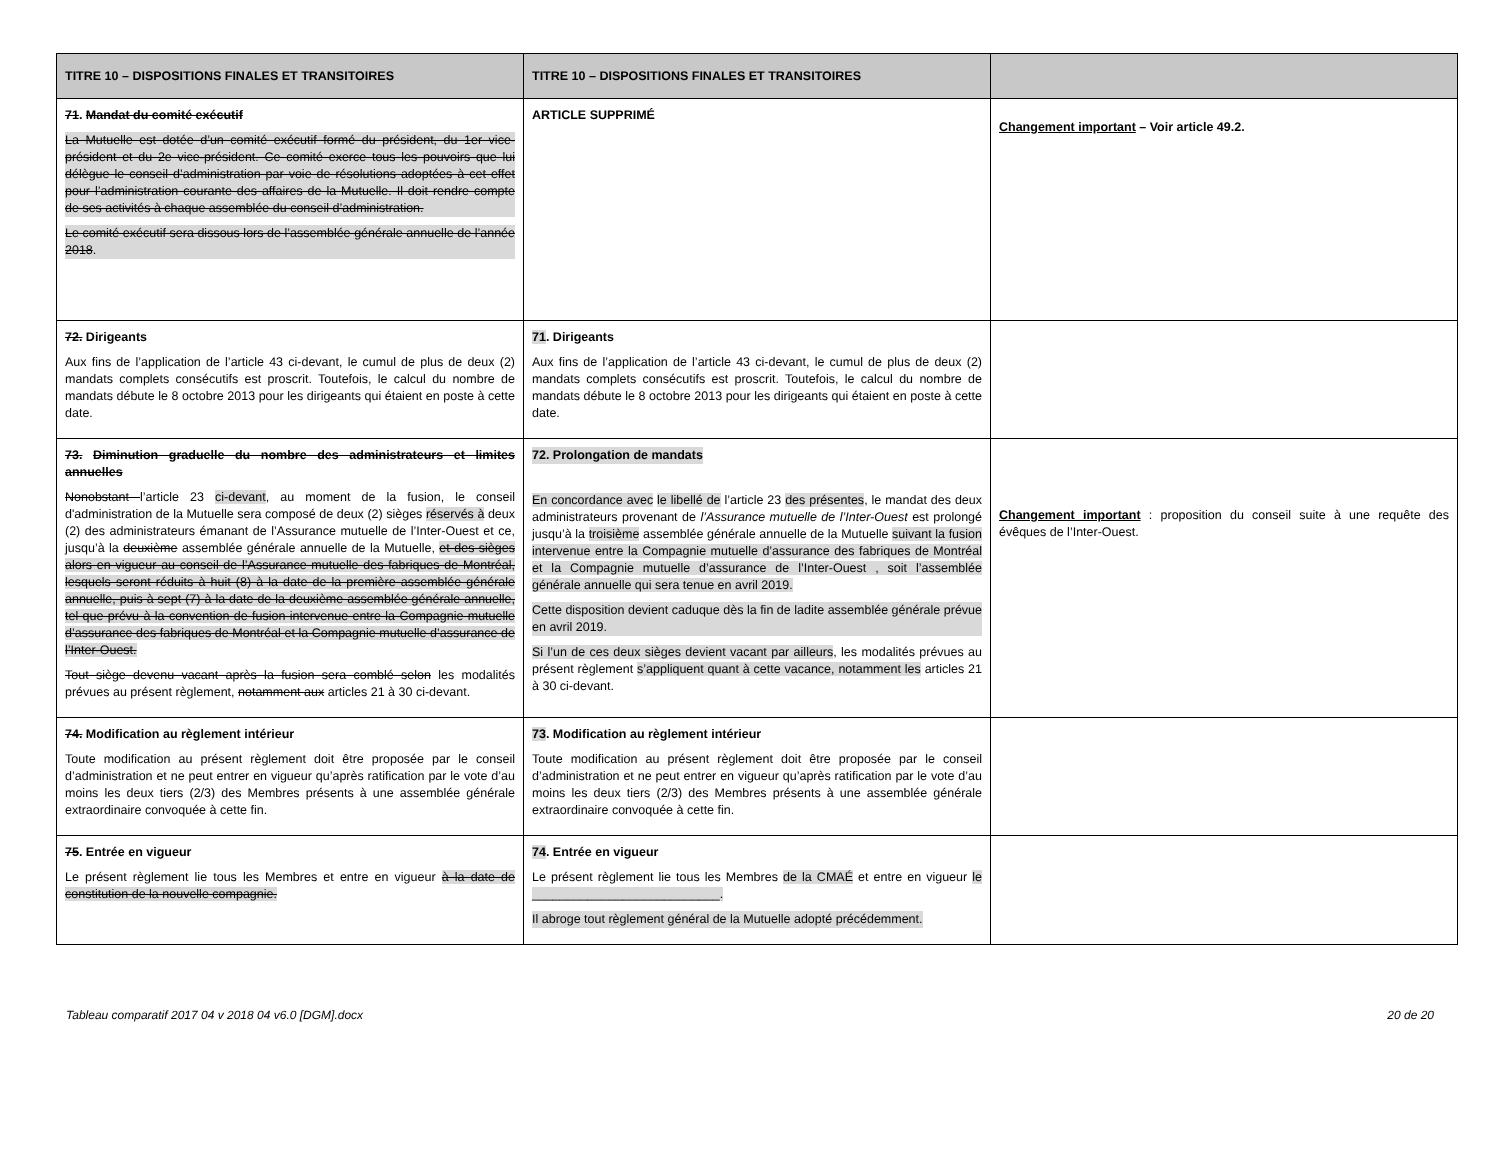| TITRE 10 – DISPOSITIONS FINALES ET TRANSITOIRES | TITRE 10 – DISPOSITIONS FINALES ET TRANSITOIRES | |
| --- | --- | --- |
| 71 . Mandat du comité exécutif La Mutuelle est dotée d’un comité exécutif formé du président, du 1er vice-président et du 2e vice-président. Ce comité exerce tous les pouvoirs que lui délègue le conseil d’administration par voie de résolutions adoptées à cet effet pour l’administration courante des affaires de la Mutuelle. Il doit rendre compte de ses activités à chaque assemblée du conseil d’administration. Le comité exécutif sera dissous lors de l’assemblée générale annuelle de l’année 2018 . | ARTICLE SUPPRIMÉ | Changement important – Voir article 49.2. |
| 72. Dirigeants Aux fins de l’application de l’article 43 ci-devant, le cumul de plus de deux (2) mandats complets consécutifs est proscrit. Toutefois, le calcul du nombre de mandats débute le 8 octobre 2013 pour les dirigeants qui étaient en poste à cette date. | 71 . Dirigeants Aux fins de l’application de l’article 43 ci-devant, le cumul de plus de deux (2) mandats complets consécutifs est proscrit. Toutefois, le calcul du nombre de mandats débute le 8 octobre 2013 pour les dirigeants qui étaient en poste à cette date. | |
| 73. Diminution graduelle du nombre des administrateurs et limites annuelles Nonobstant l’article 23 ci-devant , au moment de la fusion, le conseil d'administration de la Mutuelle sera composé de deux (2) sièges réservés à deux (2) des administrateurs émanant de l’Assurance mutuelle de l’Inter-Ouest et ce, jusqu’à la deuxième assemblée générale annuelle de la Mutuelle, et des sièges alors en vigueur au conseil de l’Assurance mutuelle des fabriques de Montréal, lesquels seront réduits à huit (8) à la date de la première assemblée générale annuelle, puis à sept (7) à la date de la deuxième assemblée générale annuelle, tel que prévu à la convention de fusion intervenue entre la Compagnie mutuelle d’assurance des fabriques de Montréal et la Compagnie mutuelle d’assurance de l’Inter-Ouest. Tout siège devenu vacant après la fusion sera comblé selon les modalités prévues au présent règlement, notamment aux articles 21 à 30 ci-devant. | 72. Prolongation de mandats En concordance avec le libellé de l’article 23 des présentes , le mandat des deux administrateurs provenant de l’Assurance mutuelle de l’Inter-Ouest est prolongé jusqu’à la troisième assemblée générale annuelle de la Mutuelle suivant la fusion intervenue entre la Compagnie mutuelle d’assurance des fabriques de Montréal et la Compagnie mutuelle d’assurance de l’Inter-Ouest , soit l’assemblée générale annuelle qui sera tenue en avril 2019. Cette disposition devient caduque dès la fin de ladite assemblée générale prévue en avril 2019. Si l’un de ces deux sièges devient vacant par ailleurs , les modalités prévues au présent règlement s’appliquent quant à cette vacance, notamment les articles 21 à 30 ci-devant. | Changement important : proposition du conseil suite à une requête des évêques de l’Inter-Ouest. |
| 74. Modification au règlement intérieur Toute modification au présent règlement doit être proposée par le conseil d’administration et ne peut entrer en vigueur qu’après ratification par le vote d’au moins les deux tiers (2/3) des Membres présents à une assemblée générale extraordinaire convoquée à cette fin. | 73 . Modification au règlement intérieur Toute modification au présent règlement doit être proposée par le conseil d’administration et ne peut entrer en vigueur qu’après ratification par le vote d’au moins les deux tiers (2/3) des Membres présents à une assemblée générale extraordinaire convoquée à cette fin. | |
| 75 . Entrée en vigueur Le présent règlement lie tous les Membres et entre en vigueur à la date de constitution de la nouvelle compagnie. | 74 . Entrée en vigueur Le présent règlement lie tous les Membres de la CMAÉ et entre en vigueur le ___________________________. Il abroge tout règlement général de la Mutuelle adopté précédemment. | |
Tableau comparatif 2017 04 v 2018 04 v6.0 [DGM].docx 20 de 20